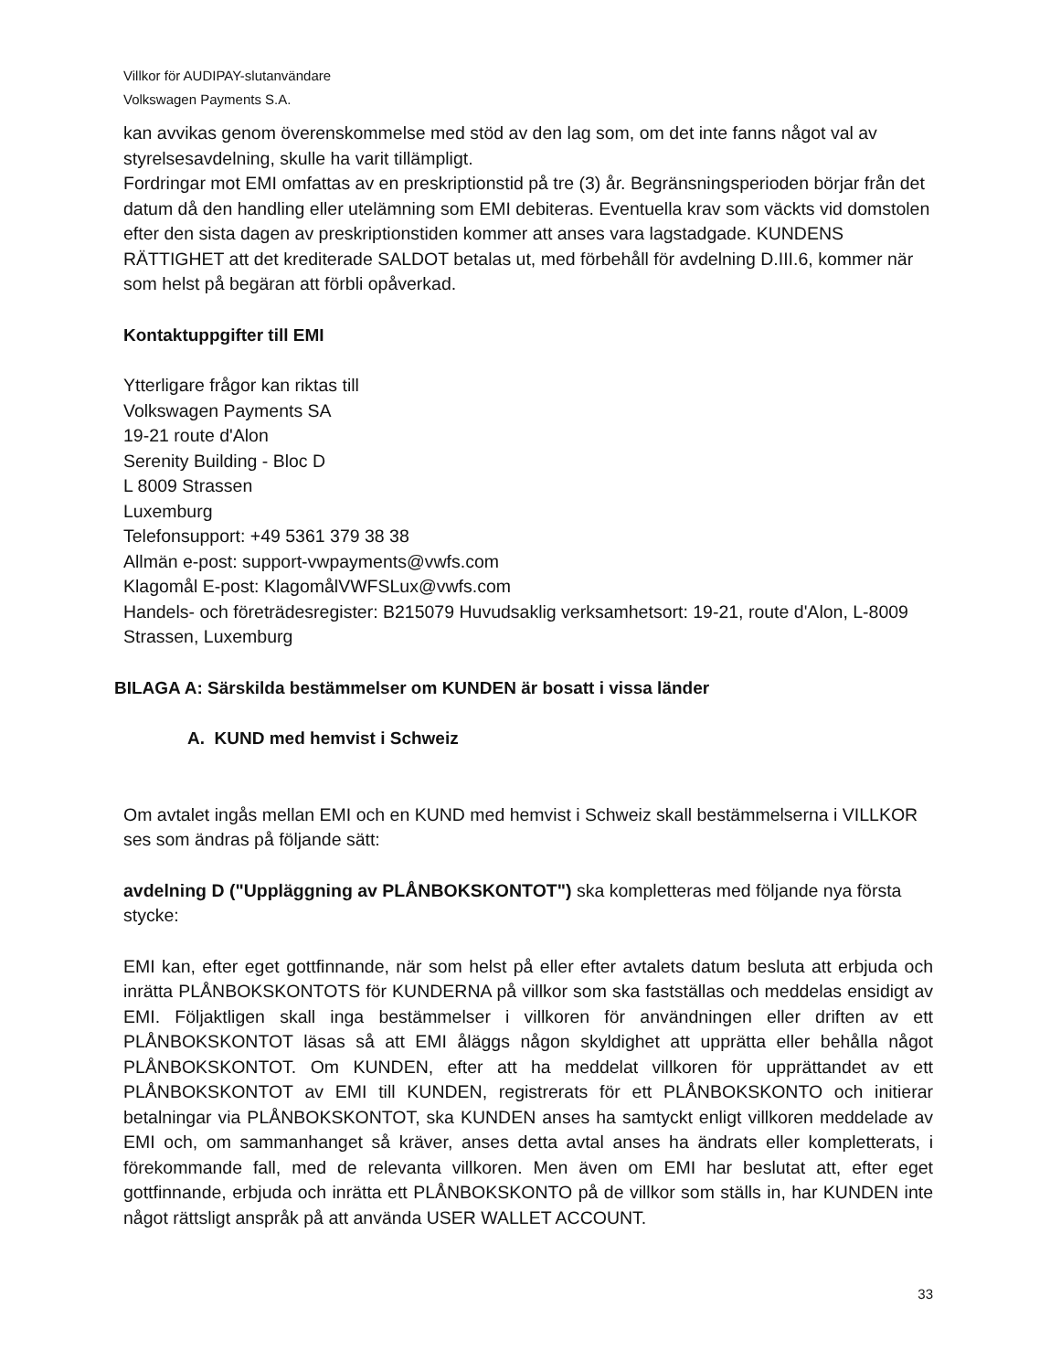Villkor för AUDIPAY-slutanvändare
Volkswagen Payments S.A.
kan avvikas genom överenskommelse med stöd av den lag som, om det inte fanns något val av styrelsesavdelning, skulle ha varit tillämpligt.
Fordringar mot EMI omfattas av en preskriptionstid på tre (3) år. Begränsningsperioden börjar från det datum då den handling eller utelämning som EMI debiteras. Eventuella krav som väckts vid domstolen efter den sista dagen av preskriptionstiden kommer att anses vara lagstadgade. KUNDENS RÄTTIGHET att det krediterade SALDOT betalas ut, med förbehåll för avdelning D.III.6, kommer när som helst på begäran att förbli opåverkad.
Kontaktuppgifter till EMI
Ytterligare frågor kan riktas till
Volkswagen Payments SA
19-21 route d'Alon
Serenity Building - Bloc D
L 8009 Strassen
Luxemburg
Telefonsupport: +49 5361 379 38 38
Allmän e-post: support-vwpayments@vwfs.com
Klagomål E-post: KlagomålVWFSLux@vwfs.com
Handels- och företrädesregister: B215079 Huvudsaklig verksamhetsort: 19-21, route d'Alon, L-8009 Strassen, Luxemburg
BILAGA A: Särskilda bestämmelser om KUNDEN är bosatt i vissa länder
A. KUND med hemvist i Schweiz
Om avtalet ingås mellan EMI och en KUND med hemvist i Schweiz skall bestämmelserna i VILLKOR ses som ändras på följande sätt:
avdelning D ("Uppläggning av PLÅNBOKSKONTOT") ska kompletteras med följande nya första stycke:
EMI kan, efter eget gottfinnande, när som helst på eller efter avtalets datum besluta att erbjuda och inrätta PLÅNBOKSKONTOTS för KUNDERNA på villkor som ska fastställas och meddelas ensidigt av EMI. Följaktligen skall inga bestämmelser i villkoren för användningen eller driften av ett PLÅNBOKSKONTOT läsas så att EMI åläggs någon skyldighet att upprätta eller behålla något PLÅNBOKSKONTOT. Om KUNDEN, efter att ha meddelat villkoren för upprättandet av ett PLÅNBOKSKONTOT av EMI till KUNDEN, registrerats för ett PLÅNBOKSKONTO och initierar betalningar via PLÅNBOKSKONTOT, ska KUNDEN anses ha samtyckt enligt villkoren meddelade av EMI och, om sammanhanget så kräver, anses detta avtal anses ha ändrats eller kompletterats, i förekommande fall, med de relevanta villkoren. Men även om EMI har beslutat att, efter eget gottfinnande, erbjuda och inrätta ett PLÅNBOKSKONTO på de villkor som ställs in, har KUNDEN inte något rättsligt anspråk på att använda USER WALLET ACCOUNT.
33